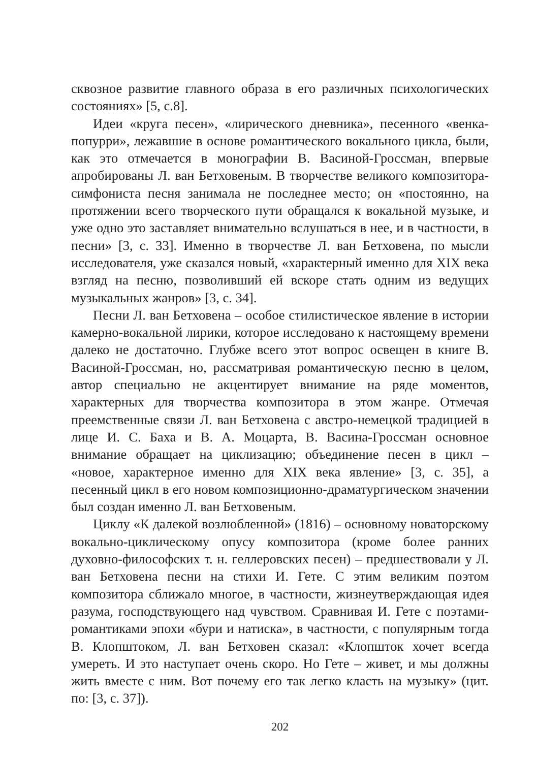сквозное развитие главного образа в его различных психологических состояниях» [5, с.8].
Идеи «круга песен», «лирического дневника», песенного «венка-попурри», лежавшие в основе романтического вокального цикла, были, как это отмечается в монографии В. Васиной-Гроссман, впервые апробированы Л. ван Бетховеным. В творчестве великого композитора-симфониста песня занимала не последнее место; он «постоянно, на протяжении всего творческого пути обращался к вокальной музыке, и уже одно это заставляет внимательно вслушаться в нее, и в частности, в песни» [3, с. 33]. Именно в творчестве Л. ван Бетховена, по мысли исследователя, уже сказался новый, «характерный именно для XIX века взгляд на песню, позволивший ей вскоре стать одним из ведущих музыкальных жанров» [3, с. 34].
Песни Л. ван Бетховена – особое стилистическое явление в истории камерно-вокальной лирики, которое исследовано к настоящему времени далеко не достаточно. Глубже всего этот вопрос освещен в книге В. Васиной-Гроссман, но, рассматривая романтическую песню в целом, автор специально не акцентирует внимание на ряде моментов, характерных для творчества композитора в этом жанре. Отмечая преемственные связи Л. ван Бетховена с австро-немецкой традицией в лице И. С. Баха и В. А. Моцарта, В. Васина-Гроссман основное внимание обращает на циклизацию; объединение песен в цикл – «новое, характерное именно для XIX века явление» [3, с. 35], а песенный цикл в его новом композиционно-драматургическом значении был создан именно Л. ван Бетховеным.
Циклу «К далекой возлюбленной» (1816) – основному новаторскому вокально-циклическому опусу композитора (кроме более ранних духовно-философских т. н. геллеровских песен) – предшествовали у Л. ван Бетховена песни на стихи И. Гете. С этим великим поэтом композитора сближало многое, в частности, жизнеутверждающая идея разума, господствующего над чувством. Сравнивая И. Гете с поэтами-романтиками эпохи «бури и натиска», в частности, с популярным тогда В. Клопштоком, Л. ван Бетховен сказал: «Клопшток хочет всегда умереть. И это наступает очень скоро. Но Гете – живет, и мы должны жить вместе с ним. Вот почему его так легко класть на музыку» (цит. по: [3, с. 37]).
202